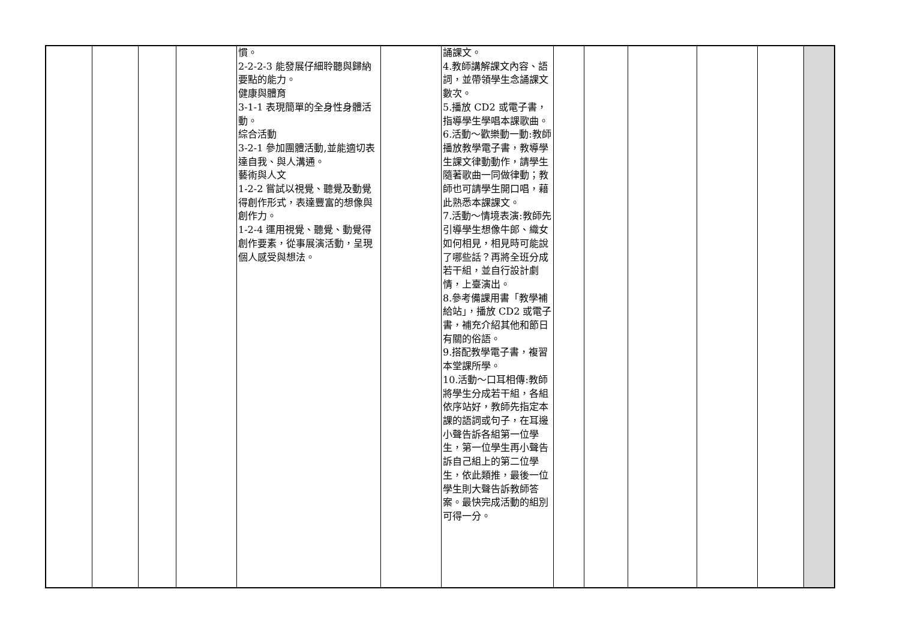| | | | | 慣。 2-2-2-3 能發展仔細聆聽與歸納要點的能力。 健康與體育 3-1-1 表現簡單的全身性身體活動。 綜合活動 3-2-1 參加團體活動,並能適切表達自我、與人溝通。 藝術與人文 1-2-2 嘗試以視覺、聽覺及動覺得創作形式，表達豐富的想像與創作力。 1-2-4 運用視覺、聽覺、動覺得創作要素，從事展演活動，呈現個人感受與想法。 | | 誦課文。 4.教師講解課文內容、語詞，並帶領學生念誦課文數次。 5.播放 CD2 或電子書，指導學生學唱本課歌曲。 6.活動～歡樂動一動:教師播放教學電子書，教導學生課文律動動作，請學生隨著歌曲一同做律動；教師也可請學生開口唱，藉此熟悉本課課文。 7.活動～情境表演:教師先引導學生想像牛郎、織女如何相見，相見時可能說了哪些話？再將全班分成若干組，並自行設計劇情，上臺演出。 8.參考備課用書「教學補給站」，播放 CD2 或電子書，補充介紹其他和節日有關的俗語。 9.搭配教學電子書，複習本堂課所學。 10.活動～口耳相傳:教師將學生分成若干組，各組依序站好，教師先指定本課的語詞或句子，在耳邊小聲告訴各組第一位學生，第一位學生再小聲告訴自己組上的第二位學生，依此類推，最後一位學生則大聲告訴教師答案。最快完成活動的組別可得一分。 | | | | | | |